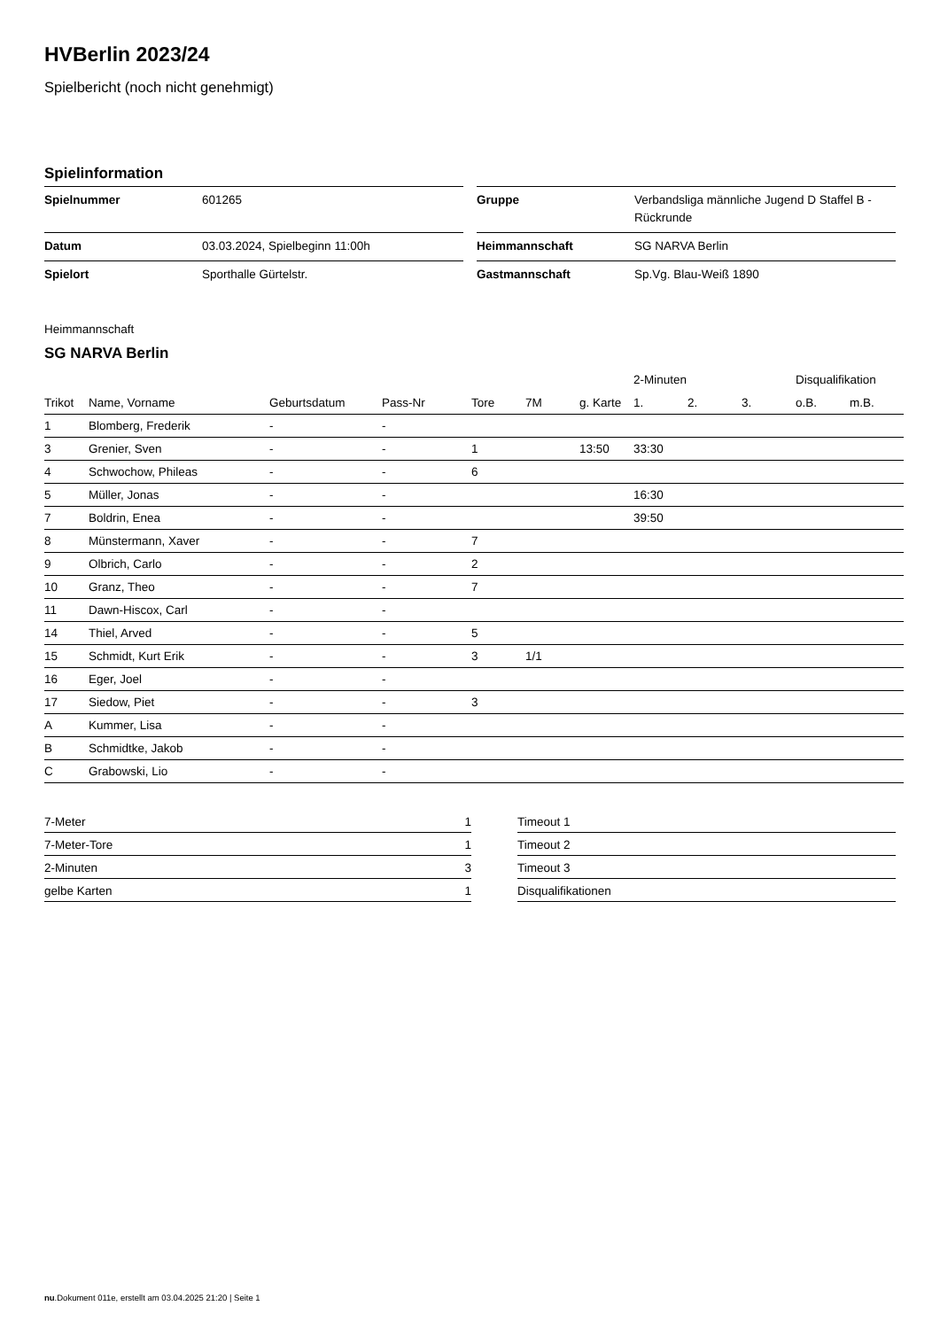HVBerlin 2023/24
Spielbericht (noch nicht genehmigt)
Spielinformation
| Spielnummer | 601265 |
| Datum | 03.03.2024, Spielbeginn 11:00h |
| Spielort | Sporthalle Gürtelstr. |
| Gruppe | Verbandsliga männliche Jugend D Staffel B - Rückrunde |
| Heimmannschaft | SG NARVA Berlin |
| Gastmannschaft | Sp.Vg. Blau-Weiß 1890 |
Heimmannschaft
SG NARVA Berlin
| | | | | | | | 2-Minuten | | | Disqualifikation | |
| --- | --- | --- | --- | --- | --- | --- | --- | --- | --- | --- | --- |
| Trikot | Name, Vorname | Geburtsdatum | Pass-Nr | Tore | 7M | g. Karte | 1. | 2. | 3. | o.B. | m.B. |
| 1 | Blomberg, Frederik | - | - | | | | | | | | |
| 3 | Grenier, Sven | - | - | 1 | | 13:50 | 33:30 | | | | |
| 4 | Schwochow, Phileas | - | - | 6 | | | | | | | |
| 5 | Müller, Jonas | - | - | | | | 16:30 | | | | |
| 7 | Boldrin, Enea | - | - | | | | 39:50 | | | | |
| 8 | Münstermann, Xaver | - | - | 7 | | | | | | | |
| 9 | Olbrich, Carlo | - | - | 2 | | | | | | | |
| 10 | Granz, Theo | - | - | 7 | | | | | | | |
| 11 | Dawn-Hiscox, Carl | - | - | | | | | | | | |
| 14 | Thiel, Arved | - | - | 5 | | | | | | | |
| 15 | Schmidt, Kurt Erik | - | - | 3 | 1/1 | | | | | | |
| 16 | Eger, Joel | - | - | | | | | | | | |
| 17 | Siedow, Piet | - | - | 3 | | | | | | | |
| A | Kummer, Lisa | - | - | | | | | | | | |
| B | Schmidtke, Jakob | - | - | | | | | | | | |
| C | Grabowski, Lio | - | - | | | | | | | | |
| 7-Meter | 1 |
| 7-Meter-Tore | 1 |
| 2-Minuten | 3 |
| gelbe Karten | 1 |
| Timeout 1 |
| Timeout 2 |
| Timeout 3 |
| Disqualifikationen |
nu.Dokument 011e, erstellt am 03.04.2025 21:20 | Seite 1